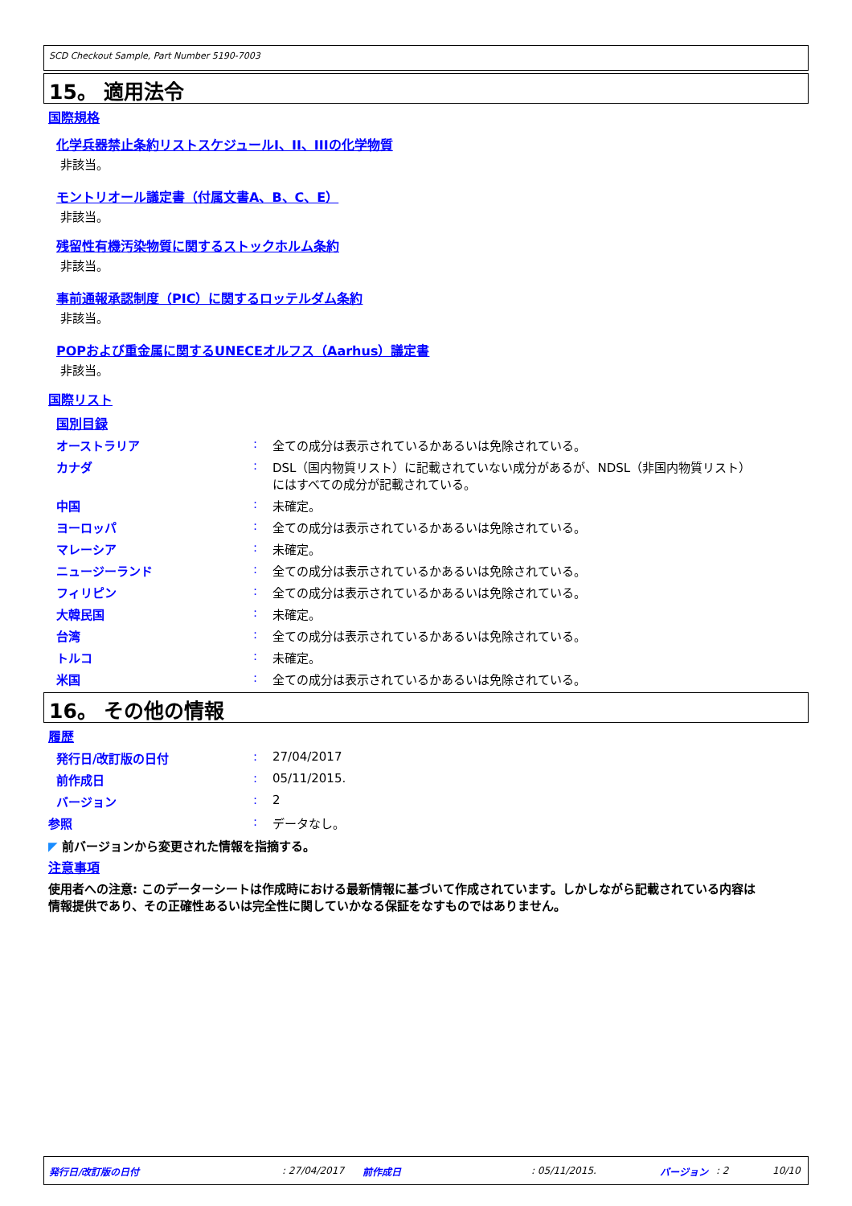SCD Checkout Sample, Part Number 5190-7003
15。 適用法令
国際規格
化学兵器禁止条約リストスケジュールI、II、IIIの化学物質
非該当。
モントリオール議定書（付属文書A、B、C、E）
非該当。
残留性有機汚染物質に関するストックホルム条約
非該当。
事前通報承認制度（PIC）に関するロッテルダム条約
非該当。
POPおよび重金属に関するUNECEオルフス（Aarhus）議定書
非該当。
国際リスト
国別目録
| オーストラリア | : | 全ての成分は表示されているかあるいは免除されている。 |
| カナダ | : | DSL（国内物質リスト）に記載されていない成分があるが、NDSL（非国内物質リスト） にはすべての成分が記載されている。 |
| 中国 | : | 未確定。 |
| ヨーロッパ | : | 全ての成分は表示されているかあるいは免除されている。 |
| マレーシア | : | 未確定。 |
| ニュージーランド | : | 全ての成分は表示されているかあるいは免除されている。 |
| フィリピン | : | 全ての成分は表示されているかあるいは免除されている。 |
| 大韓民国 | : | 未確定。 |
| 台湾 | : | 全ての成分は表示されているかあるいは免除されている。 |
| トルコ | : | 未確定。 |
| 米国 | : | 全ての成分は表示されているかあるいは免除されている。 |
16。 その他の情報
履歴
| 発行日/改訂版の日付 | : | 27/04/2017 |
| 前作成日 | : | 05/11/2015. |
| バージョン | : | 2 |
| 参照 | : | データなし。 |
◤ 前バージョンから変更された情報を指摘する。
注意事項
使用者への注意: このデーターシートは作成時における最新情報に基づいて作成されています。しかしながら記載されている内容は
情報提供であり、その正確性あるいは完全性に関していかなる保証をなすものではありません。
発行日/改訂版の日付: 27/04/2017 前作成日: 05/11/2015. バージョン: 2 10/10